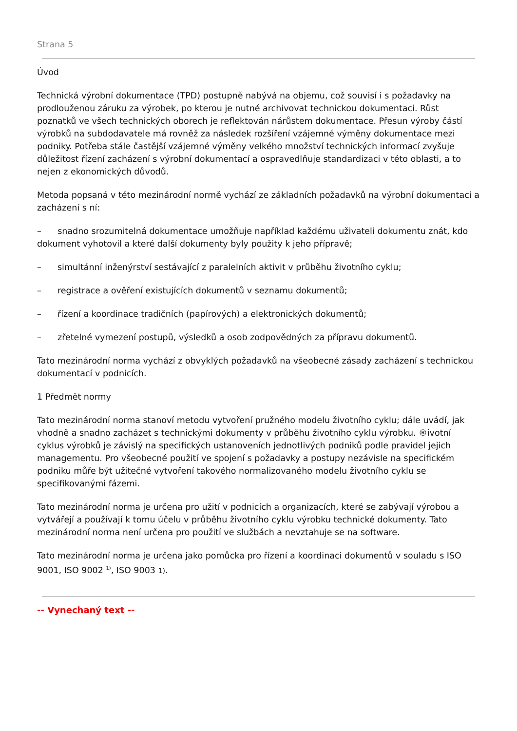Strana 5
Úvod
Technická výrobní dokumentace (TPD) postupně nabývá na objemu, což souvisí i s požadavky na prodlouženou záruku za výrobek, po kterou je nutné archivovat technickou dokumentaci. Růst poznatků ve všech technických oborech je reflektován nárůstem dokumentace. Přesun výroby částí výrobků na subdodavatele má rovněž za následek rozšíření vzájemné výměny dokumentace mezi podniky. Potřeba stále častější vzájemné výměny velkého množství technických informací zvyšuje důležitost řízení zacházení s výrobní dokumentací a ospravedlňuje standardizaci v této oblasti, a to nejen z ekonomických důvodů.
Metoda popsaná v této mezinárodní normě vychází ze základních požadavků na výrobní dokumentaci a zacházení s ní:
– snadno srozumitelná dokumentace umožňuje například každému uživateli dokumentu znát, kdo dokument vyhotovil a které další dokumenty byly použity k jeho přípravě;
– simultánní inženýrství sestávající z paralelních aktivit v průběhu životního cyklu;
– registrace a ověření existujících dokumentů v seznamu dokumentů;
– řízení a koordinace tradičních (papírových) a elektronických dokumentů;
– zřetelné vymezení postupů, výsledků a osob zodpovědných za přípravu dokumentů.
Tato mezinárodní norma vychází z obvyklých požadavků na všeobecné zásady zacházení s technickou dokumentací v podnicích.
1 Předmět normy
Tato mezinárodní norma stanoví metodu vytvoření pružného modelu životního cyklu; dále uvádí, jak vhodně a snadno zacházet s technickými dokumenty v průběhu životního cyklu výrobku. ®ivotní cyklus výrobků je závislý na specifických ustanoveních jednotlivých podniků podle pravidel jejich managementu. Pro všeobecné použití ve spojení s požadavky a postupy nezávisle na specifickém podniku můře být užitečné vytvoření takového normalizovaného modelu životního cyklu se specifikovanými fázemi.
Tato mezinárodní norma je určena pro užití v podnicích a organizacích, které se zabývají výrobou a vytvářejí a používají k tomu účelu v průběhu životního cyklu výrobku technické dokumenty. Tato mezinárodní norma není určena pro použití ve službách a nevztahuje se na software.
Tato mezinárodní norma je určena jako pomůcka pro řízení a koordinaci dokumentů v souladu s ISO 9001, ISO 9002 <sup>1)</sup>, ISO 9003 1).
-- Vynechaný text --